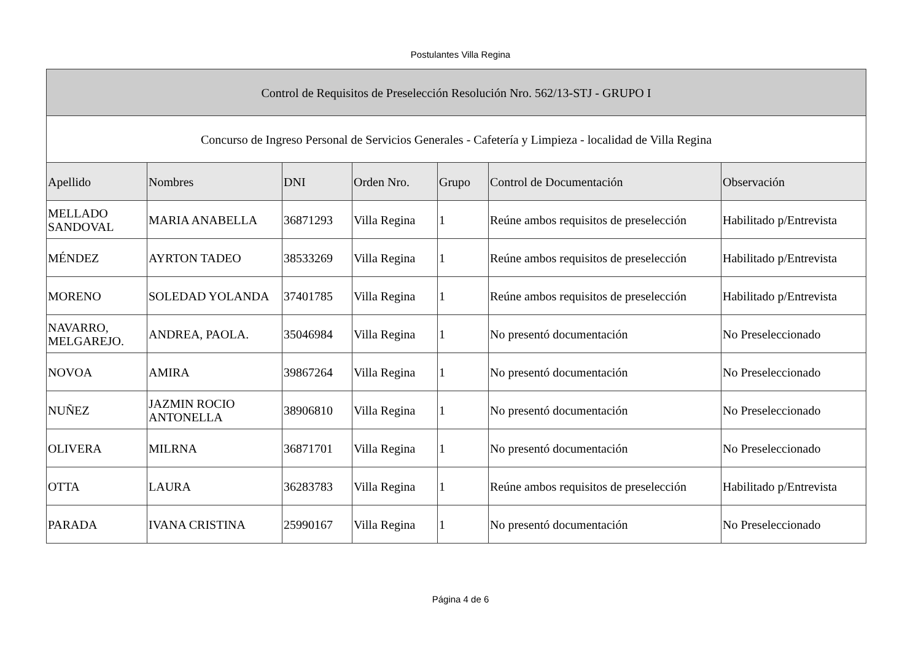Postulantes Villa Regina
| Control de Requisitos de Preselección Resolución Nro. 562/13-STJ - GRUPO I | | | | | | |
| Concurso de Ingreso Personal de Servicios Generales - Cafetería y Limpieza - localidad de Villa Regina | | | | | | |
| Apellido | Nombres | DNI | Orden Nro. | Grupo | Control de Documentación | Observación |
| MELLADO SANDOVAL | MARIA ANABELLA | 36871293 | Villa Regina | 1 | Reúne ambos requisitos de preselección | Habilitado p/Entrevista |
| MÉNDEZ | AYRTON TADEO | 38533269 | Villa Regina | 1 | Reúne ambos requisitos de preselección | Habilitado p/Entrevista |
| MORENO | SOLEDAD YOLANDA | 37401785 | Villa Regina | 1 | Reúne ambos requisitos de preselección | Habilitado p/Entrevista |
| NAVARRO, MELGAREJO. | ANDREA, PAOLA. | 35046984 | Villa Regina | 1 | No presentó documentación | No Preseleccionado |
| NOVOA | AMIRA | 39867264 | Villa Regina | 1 | No presentó documentación | No Preseleccionado |
| NUÑEZ | JAZMIN ROCIO ANTONELLA | 38906810 | Villa Regina | 1 | No presentó documentación | No Preseleccionado |
| OLIVERA | MILRNA | 36871701 | Villa Regina | 1 | No presentó documentación | No Preseleccionado |
| OTTA | LAURA | 36283783 | Villa Regina | 1 | Reúne ambos requisitos de preselección | Habilitado p/Entrevista |
| PARADA | IVANA CRISTINA | 25990167 | Villa Regina | 1 | No presentó documentación | No Preseleccionado |
Página 4 de 6